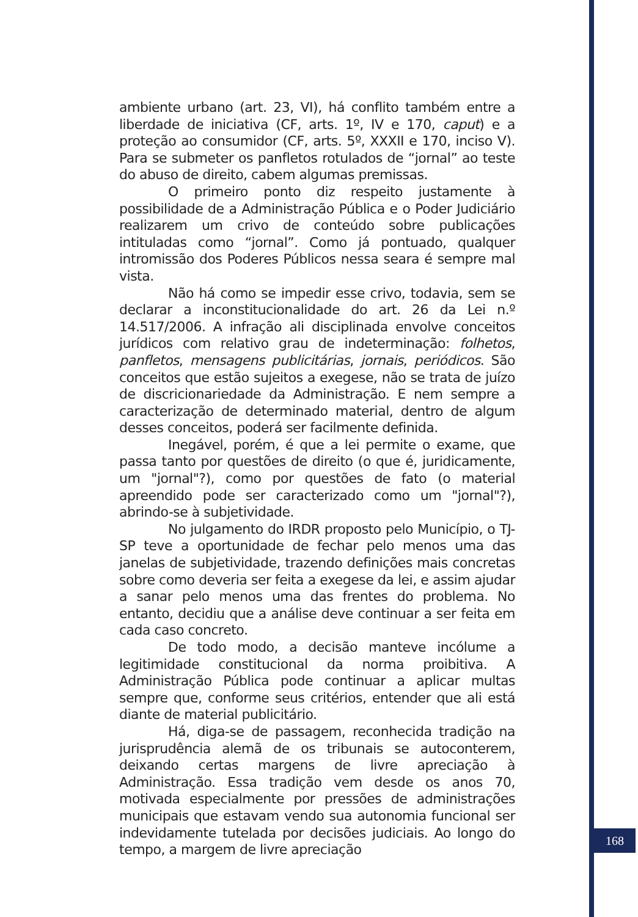ambiente urbano (art. 23, VI), há conflito também entre a liberdade de iniciativa (CF, arts. 1º, IV e 170, caput) e a proteção ao consumidor (CF, arts. 5º, XXXII e 170, inciso V). Para se submeter os panfletos rotulados de “jornal” ao teste do abuso de direito, cabem algumas premissas.
O primeiro ponto diz respeito justamente à possibilidade de a Administração Pública e o Poder Judiciário realizarem um crivo de conteúdo sobre publicações intituladas como “jornal”. Como já pontuado, qualquer intromissão dos Poderes Públicos nessa seara é sempre mal vista.
Não há como se impedir esse crivo, todavia, sem se declarar a inconstitucionalidade do art. 26 da Lei n.º 14.517/2006. A infração ali disciplinada envolve conceitos jurídicos com relativo grau de indeterminação: folhetos, panfletos, mensagens publicitárias, jornais, periódicos. São conceitos que estão sujeitos a exegese, não se trata de juízo de discricionariedade da Administração. E nem sempre a caracterização de determinado material, dentro de algum desses conceitos, poderá ser facilmente definida.
Inegável, porém, é que a lei permite o exame, que passa tanto por questões de direito (o que é, juridicamente, um "jornal"?), como por questões de fato (o material apreendido pode ser caracterizado como um "jornal"?), abrindo-se à subjetividade.
No julgamento do IRDR proposto pelo Município, o TJ-SP teve a oportunidade de fechar pelo menos uma das janelas de subjetividade, trazendo definições mais concretas sobre como deveria ser feita a exegese da lei, e assim ajudar a sanar pelo menos uma das frentes do problema. No entanto, decidiu que a análise deve continuar a ser feita em cada caso concreto.
De todo modo, a decisão manteve incólume a legitimidade constitucional da norma proibitiva. A Administração Pública pode continuar a aplicar multas sempre que, conforme seus critérios, entender que ali está diante de material publicitário.
Há, diga-se de passagem, reconhecida tradição na jurisprudência alemã de os tribunais se autoconterem, deixando certas margens de livre apreciação à Administração. Essa tradição vem desde os anos 70, motivada especialmente por pressões de administrações municipais que estavam vendo sua autonomia funcional ser indevidamente tutelada por decisões judiciais. Ao longo do tempo, a margem de livre apreciação
168